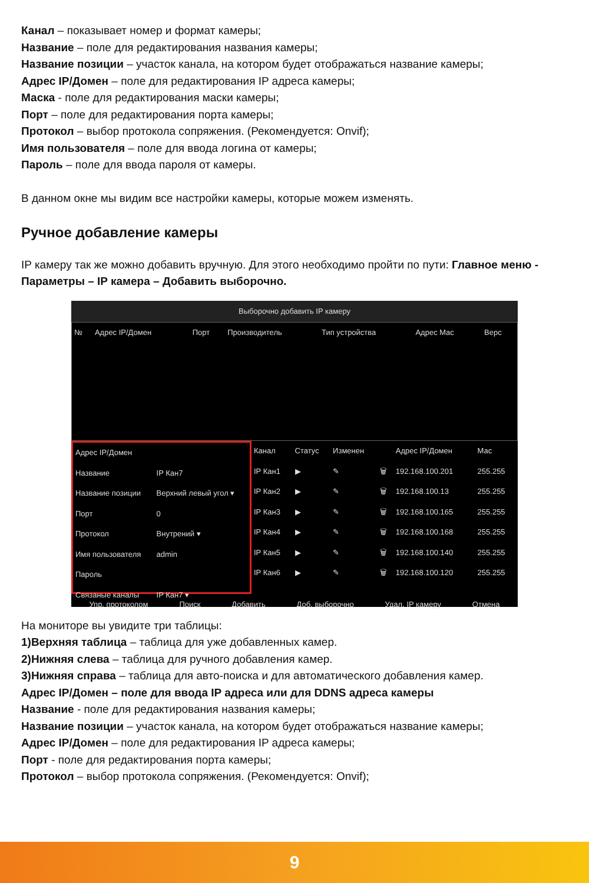Канал – показывает номер и формат камеры;
Название – поле для редактирования названия камеры;
Название позиции – участок канала, на котором будет отображаться название камеры;
Адрес IP/Домен – поле для редактирования IP адреса камеры;
Маска - поле для редактирования маски камеры;
Порт – поле для редактирования порта камеры;
Протокол – выбор протокола сопряжения. (Рекомендуется: Onvif);
Имя пользователя – поле для ввода логина от камеры;
Пароль – поле для ввода пароля от камеры.
В данном окне мы видим все настройки камеры, которые можем изменять.
Ручное добавление камеры
IP камеру так же можно добавить вручную. Для этого необходимо пройти по пути: Главное меню - Параметры – IP камера – Добавить выборочно.
Выборочно добавить IP камеру
| № | Адрес IP/Домен | Порт | Производитель | Тип устройства | Адрес Mac | Верс |
| --- | --- | --- | --- | --- | --- | --- |
| Адрес IP/Домен | |
| Название | IP Кан7 |
| Название позиции | Верхний левый угол ▾ |
| Порт | 0 |
| Протокол | Внутрений ▾ |
| Имя пользователя | admin |
| Пароль | |
| Связаные каналы | IP Кан7 ▾ |
| Канал | Статус | Изменен | | Адрес IP/Домен | Mac |
| --- | --- | --- | --- | --- | --- |
| IP Кан1 | ▶ | ✎ | 🗑 | 192.168.100.201 | 255.255 |
| IP Кан2 | ▶ | ✎ | 🗑 | 192.168.100.13 | 255.255 |
| IP Кан3 | ▶ | ✎ | 🗑 | 192.168.100.165 | 255.255 |
| IP Кан4 | ▶ | ✎ | 🗑 | 192.168.100.168 | 255.255 |
| IP Кан5 | ▶ | ✎ | 🗑 | 192.168.100.140 | 255.255 |
| IP Кан6 | ▶ | ✎ | 🗑 | 192.168.100.120 | 255.255 |
Упр. протоколом Поиск Добавить Доб. выборочно Удал. IP камеру Отмена
На мониторе вы увидите три таблицы:
1)Верхняя таблица – таблица для уже добавленных камер.
2)Нижняя слева – таблица для ручного добавления камер.
3)Нижняя справа – таблица для авто-поиска и для автоматического добавления камер.
Адрес IP/Домен – поле для ввода IP адреса или для DDNS адреса камеры
Название - поле для редактирования названия камеры;
Название позиции – участок канала, на котором будет отображаться название камеры;
Адрес IP/Домен – поле для редактирования IP адреса камеры;
Порт - поле для редактирования порта камеры;
Протокол – выбор протокола сопряжения. (Рекомендуется: Onvif);
9